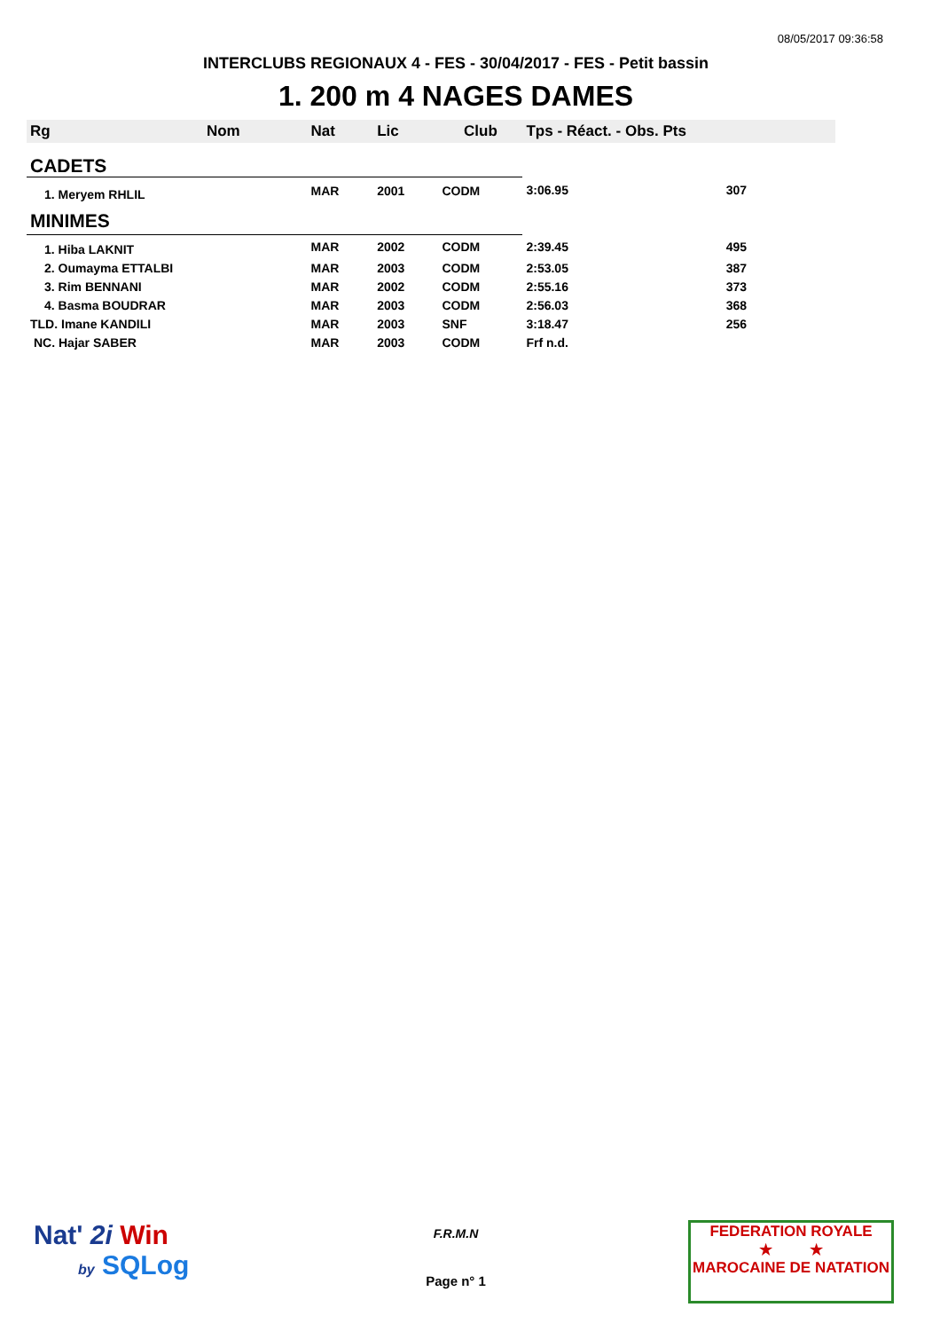08/05/2017 09:36:58
INTERCLUBS REGIONAUX 4 - FES - 30/04/2017 - FES - Petit bassin
1. 200 m 4 NAGES DAMES
| Rg | Nom | Nat | Lic | Club | Tps - Réact. - Obs. Pts | |
| --- | --- | --- | --- | --- | --- | --- |
| CADETS | | | | | | |
| 1. Meryem RHLIL | | MAR | 2001 | CODM | 3:06.95 | 307 |
| MINIMES | | | | | | |
| 1. Hiba LAKNIT | | MAR | 2002 | CODM | 2:39.45 | 495 |
| 2. Oumayma ETTALBI | | MAR | 2003 | CODM | 2:53.05 | 387 |
| 3. Rim BENNANI | | MAR | 2002 | CODM | 2:55.16 | 373 |
| 4. Basma BOUDRAR | | MAR | 2003 | CODM | 2:56.03 | 368 |
| TLD. Imane KANDILI | | MAR | 2003 | SNF | 3:18.47 | 256 |
| NC. Hajar SABER | | MAR | 2003 | CODM | Frf n.d. | |
Nat' 2i Win
by SQLog
F.R.M.N
Page n° 1
FEDERATION ROYALE
★ ★
MAROCAINE DE NATATION